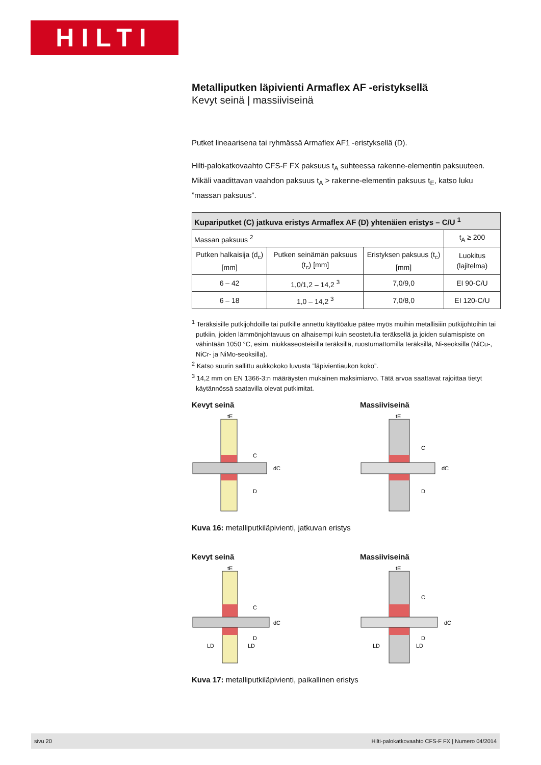HILTI
Metalliputken läpivienti Armaflex AF -eristyksellä
Kevyt seinä | massiiviseinä
Putket lineaarisena tai ryhmässä Armaflex AF1 -eristyksellä (D).
Hilti-palokatkovaahto CFS-F FX paksuus t<sub>A</sub> suhteessa rakenne-elementin paksuuteen. Mikäli vaadittavan vaahdon paksuus t<sub>A</sub> > rakenne-elementin paksuus t<sub>E</sub>, katso luku ”massan paksuus”.
| Kupariputket (C) jatkuva eristys Armaflex AF (D) yhtenäien eristys – C/U <sup>1</sup> | | | |
| --- | --- | --- | --- |
| Massan paksuus <sup>2</sup> | | | t<sub>A</sub> ≥ 200 |
| Putken halkaisija (d<sub>c</sub>) [mm] | Putken seinämän paksuus (t<sub>c</sub>) [mm] | Eristyksen paksuus (t<sub>c</sub>) [mm] | Luokitus (lajitelma) |
| 6 – 42 | 1,0/1,2 – 14,2 <sup>3</sup> | 7,0/9,0 | EI 90-C/U |
| 6 – 18 | 1,0 – 14,2 <sup>3</sup> | 7,0/8,0 | EI 120-C/U |
<sup>1</sup> Teräksisille putkijohdoille tai putkille annettu käyttöalue pätee myös muihin metallisiiin putkijohtoihin tai putkiin, joiden lämmönjohtavuus on alhaisempi kuin seostetulla teräksellä ja joiden sulamispiste on vähintään 1050 °C, esim. niukkaseosteisilla teräksillä, ruostumattomilla teräksillä, Ni-seoksilla (NiCu-, NiCr- ja NiMo-seoksilla).
<sup>2</sup> Katso suurin sallittu aukkokoko luvusta ”läpivientiaukon koko”.
<sup>3</sup> 14,2 mm on EN 1366-3:n määräysten mukainen maksimiarvo. Tätä arvoa saattavat rajoittaa tietyt käytännössä saatavilla olevat putkimitat.
Kevyt seinä
tE
C
D
dC
Massiiviseinä
tE
C
D
dC
Kuva 16: metalliputkiläpivienti, jatkuvan eristys
Kevyt seinä
tE
C
D
LD
LD
dC
Massiiviseinä
tE
C
D
LD
LD
dC
Kuva 17: metalliputkiläpivienti, paikallinen eristys
sivu 20 Hilti-palokatkovaahto CFS-F FX | Numero 04/2014